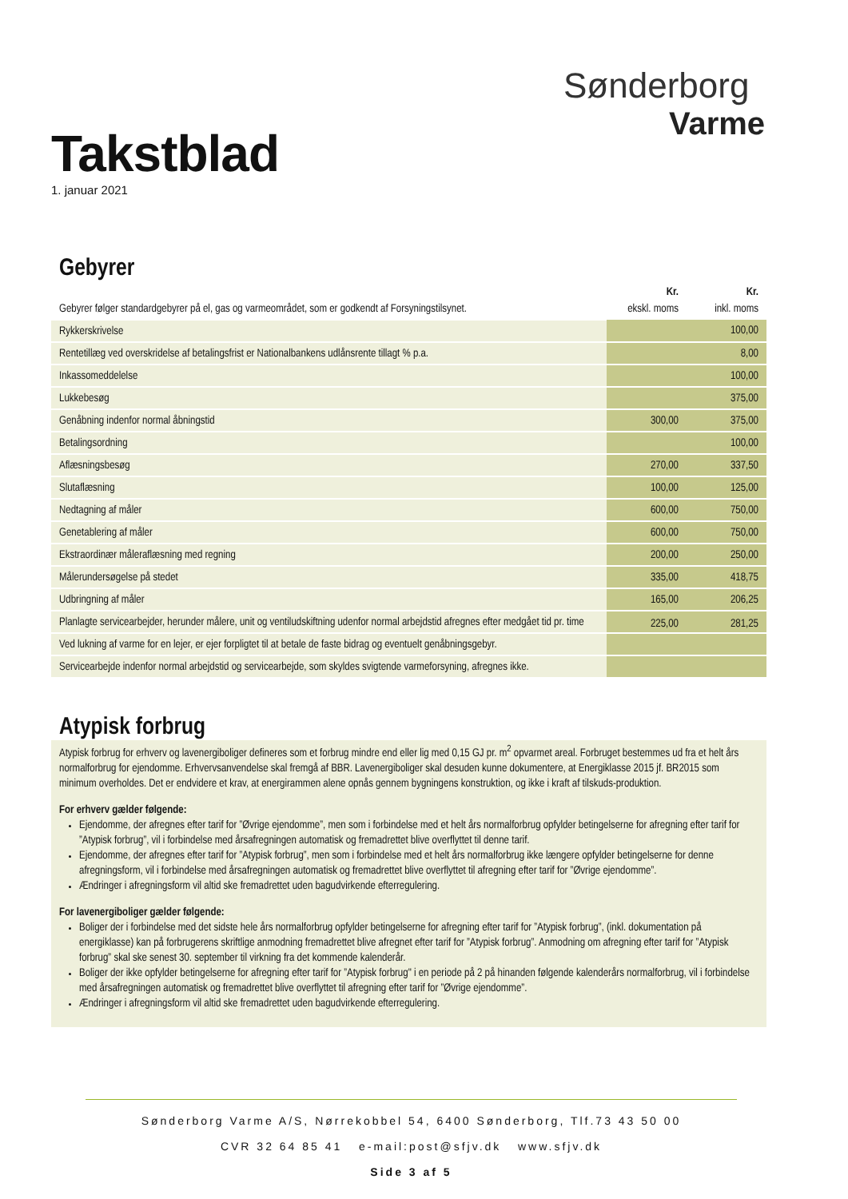Takstblad
1. januar 2021
Sønderborg
Varme
Gebyrer
| | Kr. | Kr. |
| --- | --- | --- |
| Gebyrer følger standardgebyrer på el, gas og varmeområdet, som er godkendt af Forsyningstilsynet. | ekskl. moms | inkl. moms |
| Rykkerskrivelse | | 100,00 |
| Rentetillæg ved overskridelse af betalingsfrist er Nationalbankens udlånsrente tillagt % p.a. | | 8,00 |
| Inkassomeddelelse | | 100,00 |
| Lukkebesøg | | 375,00 |
| Genåbning indenfor normal åbningstid | 300,00 | 375,00 |
| Betalingsordning | | 100,00 |
| Aflæsningsbesøg | 270,00 | 337,50 |
| Slutaflæsning | 100,00 | 125,00 |
| Nedtagning af måler | 600,00 | 750,00 |
| Genetablering af måler | 600,00 | 750,00 |
| Ekstraordinær måleraflæsning med regning | 200,00 | 250,00 |
| Målerundersøgelse på stedet | 335,00 | 418,75 |
| Udbringning af måler | 165,00 | 206,25 |
| Planlagte servicearbejder, herunder målere, unit og ventiludskiftning udenfor normal arbejdstid afregnes efter medgået tid pr. time | 225,00 | 281,25 |
| Ved lukning af varme for en lejer, er ejer forpligtet til at betale de faste bidrag og eventuelt genåbningsgebyr. | | |
| Servicearbejde indenfor normal arbejdstid og servicearbejde, som skyldes svigtende varmeforsyning, afregnes ikke. | | |
Atypisk forbrug
Atypisk forbrug for erhverv og lavenergiboliger defineres som et forbrug mindre end eller lig med 0,15 GJ pr. m<sup>2</sup> opvarmet areal. Forbruget bestemmes ud fra et helt års normalforbrug for ejendomme. Erhvervsanvendelse skal fremgå af BBR. Lavenergiboliger skal desuden kunne dokumentere, at Energiklasse 2015 jf. BR2015 som minimum overholdes. Det er endvidere et krav, at energirammen alene opnås gennem bygningens konstruktion, og ikke i kraft af tilskuds-produktion.
For erhverv gælder følgende:
Ejendomme, der afregnes efter tarif for ”Øvrige ejendomme”, men som i forbindelse med et helt års normalforbrug opfylder betingelserne for afregning efter tarif for ”Atypisk forbrug”, vil i forbindelse med årsafregningen automatisk og fremadrettet blive overflyttet til denne tarif.
Ejendomme, der afregnes efter tarif for ”Atypisk forbrug”, men som i forbindelse med et helt års normalforbrug ikke længere opfylder betingelserne for denne afregningsform, vil i forbindelse med årsafregningen automatisk og fremadrettet blive overflyttet til afregning efter tarif for ”Øvrige ejendomme”.
Ændringer i afregningsform vil altid ske fremadrettet uden bagudvirkende efterregulering.
For lavenergiboliger gælder følgende:
Boliger der i forbindelse med det sidste hele års normalforbrug opfylder betingelserne for afregning efter tarif for ”Atypisk forbrug”, (inkl. dokumentation på energiklasse) kan på forbrugerens skriftlige anmodning fremadrettet blive afregnet efter tarif for ”Atypisk forbrug”. Anmodning om afregning efter tarif for ”Atypisk forbrug” skal ske senest 30. september til virkning fra det kommende kalenderår.
Boliger der ikke opfylder betingelserne for afregning efter tarif for ”Atypisk forbrug" i en periode på 2 på hinanden følgende kalenderårs normalforbrug, vil i forbindelse med årsafregningen automatisk og fremadrettet blive overflyttet til afregning efter tarif for ”Øvrige ejendomme”.
Ændringer i afregningsform vil altid ske fremadrettet uden bagudvirkende efterregulering.
Sønderborg Varme A/S, Nørrekobbel 54, 6400 Sønderborg, Tlf.73 43 50 00
CVR 32 64 85 41 e-mail:post@sfjv.dk www.sfjv.dk
Side 3 af 5